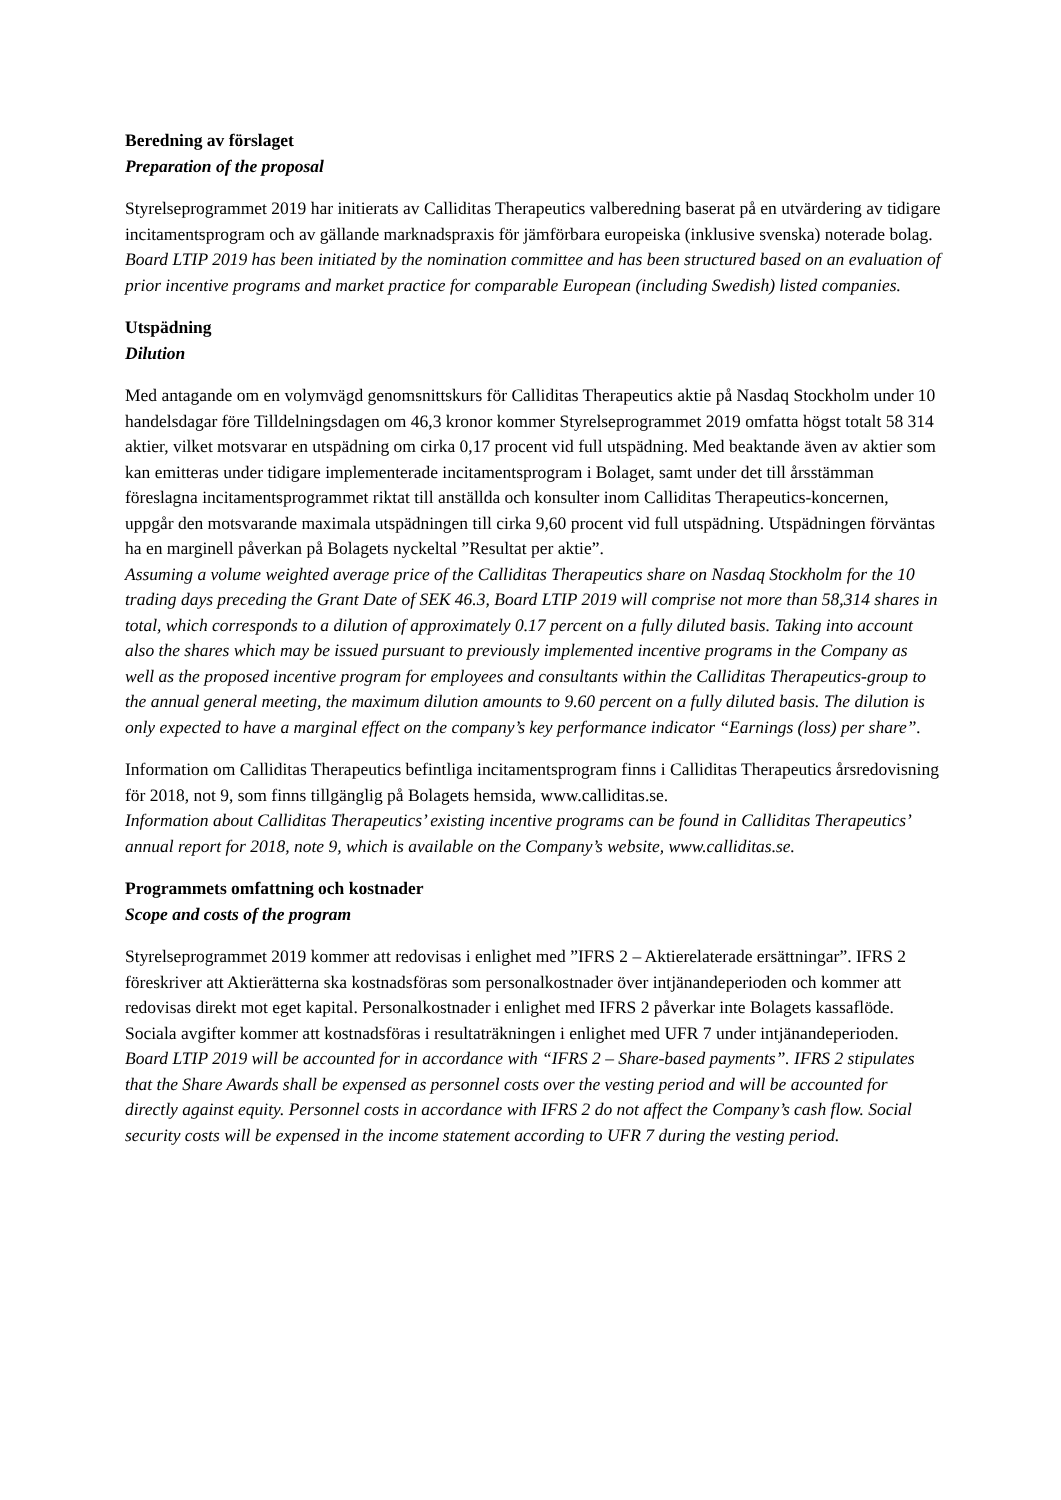Beredning av förslaget
Preparation of the proposal
Styrelseprogrammet 2019 har initierats av Calliditas Therapeutics valberedning baserat på en utvärdering av tidigare incitamentsprogram och av gällande marknadspraxis för jämförbara europeiska (inklusive svenska) noterade bolag.
Board LTIP 2019 has been initiated by the nomination committee and has been structured based on an evaluation of prior incentive programs and market practice for comparable European (including Swedish) listed companies.
Utspädning
Dilution
Med antagande om en volymvägd genomsnittskurs för Calliditas Therapeutics aktie på Nasdaq Stockholm under 10 handelsdagar före Tilldelningsdagen om 46,3 kronor kommer Styrelseprogrammet 2019 omfatta högst totalt 58 314 aktier, vilket motsvarar en utspädning om cirka 0,17 procent vid full utspädning. Med beaktande även av aktier som kan emitteras under tidigare implementerade incitamentsprogram i Bolaget, samt under det till årsstämman föreslagna incitamentsprogrammet riktat till anställda och konsulter inom Calliditas Therapeutics-koncernen, uppgår den motsvarande maximala utspädningen till cirka 9,60 procent vid full utspädning. Utspädningen förväntas ha en marginell påverkan på Bolagets nyckeltal ”Resultat per aktie”.
Assuming a volume weighted average price of the Calliditas Therapeutics share on Nasdaq Stockholm for the 10 trading days preceding the Grant Date of SEK 46.3, Board LTIP 2019 will comprise not more than 58,314 shares in total, which corresponds to a dilution of approximately 0.17 percent on a fully diluted basis. Taking into account also the shares which may be issued pursuant to previously implemented incentive programs in the Company as well as the proposed incentive program for employees and consultants within the Calliditas Therapeutics-group to the annual general meeting, the maximum dilution amounts to 9.60 percent on a fully diluted basis. The dilution is only expected to have a marginal effect on the company’s key performance indicator “Earnings (loss) per share”.
Information om Calliditas Therapeutics befintliga incitamentsprogram finns i Calliditas Therapeutics årsredovisning för 2018, not 9, som finns tillgänglig på Bolagets hemsida, www.calliditas.se.
Information about Calliditas Therapeutics’ existing incentive programs can be found in Calliditas Therapeutics’ annual report for 2018, note 9, which is available on the Company’s website, www.calliditas.se.
Programmets omfattning och kostnader
Scope and costs of the program
Styrelseprogrammet 2019 kommer att redovisas i enlighet med ”IFRS 2 – Aktierelaterade ersättningar”. IFRS 2 föreskriver att Aktierätterna ska kostnadsföras som personalkostnader över intjänandeperioden och kommer att redovisas direkt mot eget kapital. Personalkostnader i enlighet med IFRS 2 påverkar inte Bolagets kassaflöde. Sociala avgifter kommer att kostnadsföras i resultaträkningen i enlighet med UFR 7 under intjänandeperioden.
Board LTIP 2019 will be accounted for in accordance with “IFRS 2 – Share-based payments”. IFRS 2 stipulates that the Share Awards shall be expensed as personnel costs over the vesting period and will be accounted for directly against equity. Personnel costs in accordance with IFRS 2 do not affect the Company’s cash flow. Social security costs will be expensed in the income statement according to UFR 7 during the vesting period.